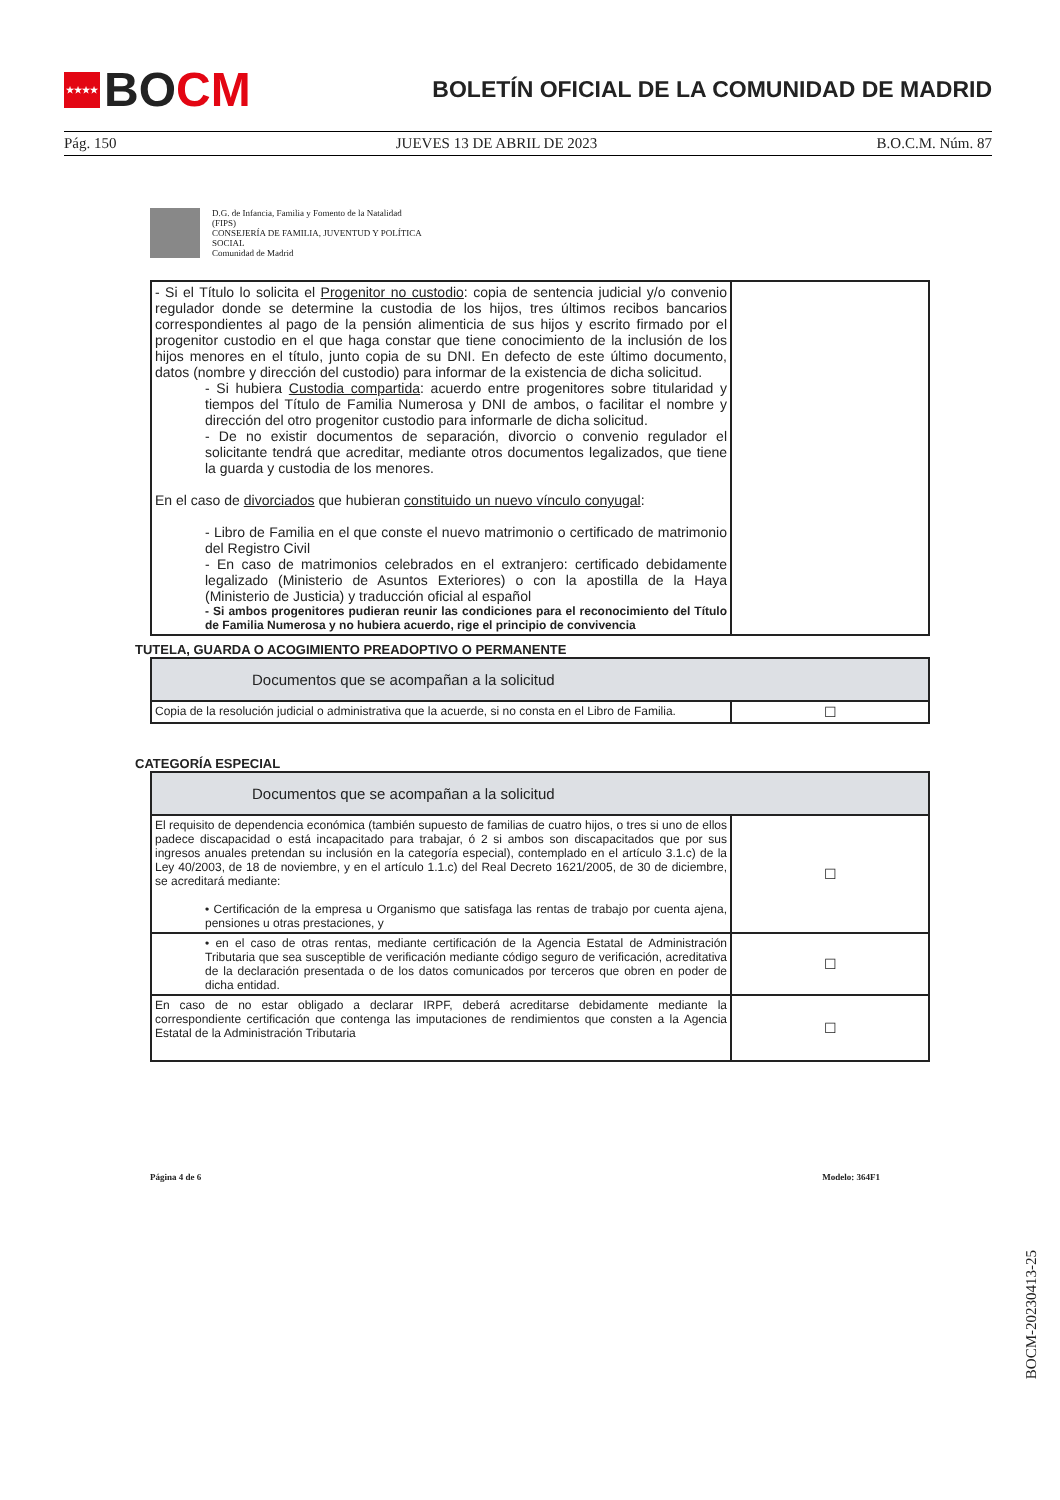★★★★ BO CM
BOLETÍN OFICIAL DE LA COMUNIDAD DE MADRID
Pág. 150 JUEVES 13 DE ABRIL DE 2023 B.O.C.M. Núm. 87
D.G. de Infancia, Familia y Fomento de la Natalidad
(FIPS)
CONSEJERÍA DE FAMILIA, JUVENTUD Y POLÍTICA
SOCIAL
Comunidad de Madrid
| - Si el Título lo solicita el Progenitor no custodio : copia de sentencia judicial y/o convenio regulador donde se determine la custodia de los hijos, tres últimos recibos bancarios correspondientes al pago de la pensión alimenticia de sus hijos y escrito firmado por el progenitor custodio en el que haga constar que tiene conocimiento de la inclusión de los hijos menores en el título, junto copia de su DNI. En defecto de este último documento, datos (nombre y dirección del custodio) para informar de la existencia de dicha solicitud. - Si hubiera Custodia compartida : acuerdo entre progenitores sobre titularidad y tiempos del Título de Familia Numerosa y DNI de ambos, o facilitar el nombre y dirección del otro progenitor custodio para informarle de dicha solicitud. - De no existir documentos de separación, divorcio o convenio regulador el solicitante tendrá que acreditar, mediante otros documentos legalizados, que tiene la guarda y custodia de los menores. En el caso de divorciados que hubieran constituido un nuevo vínculo conyugal : - Libro de Familia en el que conste el nuevo matrimonio o certificado de matrimonio del Registro Civil - En caso de matrimonios celebrados en el extranjero: certificado debidamente legalizado (Ministerio de Asuntos Exteriores) o con la apostilla de la Haya (Ministerio de Justicia) y traducción oficial al español - Si ambos progenitores pudieran reunir las condiciones para el reconocimiento del Título de Familia Numerosa y no hubiera acuerdo, rige el principio de convivencia | |
TUTELA, GUARDA O ACOGIMIENTO PREADOPTIVO O PERMANENTE
| Documentos que se acompañan a la solicitud | |
| --- | --- |
| Copia de la resolución judicial o administrativa que la acuerde, si no consta en el Libro de Familia. | ☐ |
CATEGORÍA ESPECIAL
| Documentos que se acompañan a la solicitud | |
| --- | --- |
| El requisito de dependencia económica (también supuesto de familias de cuatro hijos, o tres si uno de ellos padece discapacidad o está incapacitado para trabajar, ó 2 si ambos son discapacitados que por sus ingresos anuales pretendan su inclusión en la categoría especial), contemplado en el artículo 3.1.c) de la Ley 40/2003, de 18 de noviembre, y en el artículo 1.1.c) del Real Decreto 1621/2005, de 30 de diciembre, se acreditará mediante: • Certificación de la empresa u Organismo que satisfaga las rentas de trabajo por cuenta ajena, pensiones u otras prestaciones, y | ☐ |
| • en el caso de otras rentas, mediante certificación de la Agencia Estatal de Administración Tributaria que sea susceptible de verificación mediante código seguro de verificación, acreditativa de la declaración presentada o de los datos comunicados por terceros que obren en poder de dicha entidad. | ☐ |
| En caso de no estar obligado a declarar IRPF, deberá acreditarse debidamente mediante la correspondiente certificación que contenga las imputaciones de rendimientos que consten a la Agencia Estatal de la Administración Tributaria | ☐ |
Página 4 de 6 Modelo: 364F1
BOCM-20230413-25